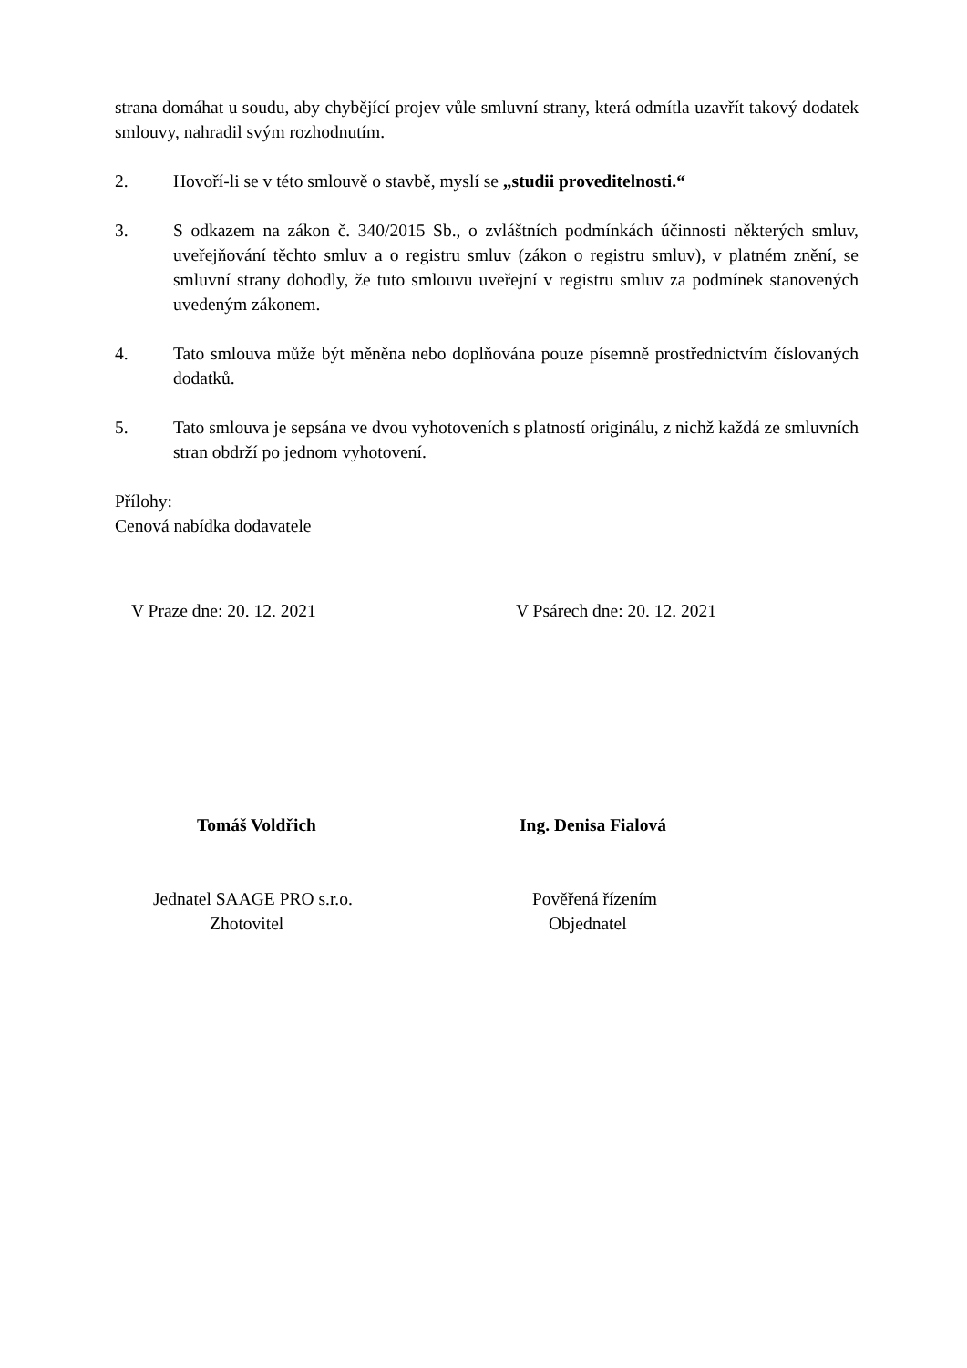strana domáhat u soudu, aby chybějící projev vůle smluvní strany, která odmítla uzavřít takový dodatek smlouvy, nahradil svým rozhodnutím.
2. Hovoří-li se v této smlouvě o stavbě, myslí se „studii proveditelnosti.“
3. S odkazem na zákon č. 340/2015 Sb., o zvláštních podmínkách účinnosti některých smluv, uveřejňování těchto smluv a o registru smluv (zákon o registru smluv), v platném znění, se smluvní strany dohodly, že tuto smlouvu uveřejní v registru smluv za podmínek stanovených uvedeným zákonem.
4. Tato smlouva může být měněna nebo doplňována pouze písemně prostřednictvím číslovaných dodatků.
5. Tato smlouva je sepsána ve dvou vyhotoveních s platností originálu, z nichž každá ze smluvních stran obdrží po jednom vyhotovení.
Přílohy:
Cenová nabídka dodavatele
V Praze dne: 20. 12. 2021 V Psárech dne: 20. 12. 2021
Tomáš Voldřich Ing. Denisa Fialová
Jednatel SAAGE PRO s.r.o.
Zhotovitel
Pověřená řízením
Objednatel